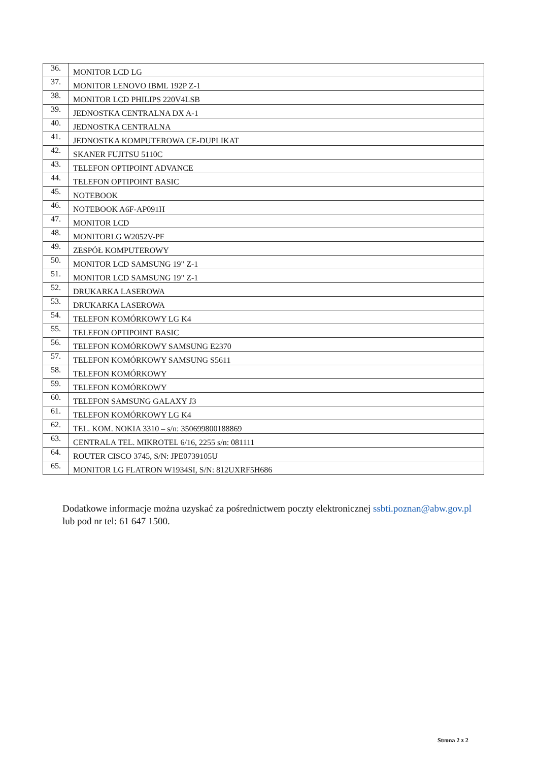| 36. | MONITOR LCD LG |
| 37. | MONITOR LENOVO IBML 192P Z-1 |
| 38. | MONITOR LCD PHILIPS 220V4LSB |
| 39. | JEDNOSTKA CENTRALNA DX A-1 |
| 40. | JEDNOSTKA CENTRALNA |
| 41. | JEDNOSTKA KOMPUTEROWA CE-DUPLIKAT |
| 42. | SKANER FUJITSU 5110C |
| 43. | TELEFON OPTIPOINT ADVANCE |
| 44. | TELEFON OPTIPOINT BASIC |
| 45. | NOTEBOOK |
| 46. | NOTEBOOK A6F-AP091H |
| 47. | MONITOR LCD |
| 48. | MONITORLG W2052V-PF |
| 49. | ZESPÓŁ KOMPUTEROWY |
| 50. | MONITOR LCD SAMSUNG 19" Z-1 |
| 51. | MONITOR LCD SAMSUNG 19" Z-1 |
| 52. | DRUKARKA LASEROWA |
| 53. | DRUKARKA LASEROWA |
| 54. | TELEFON KOMÓRKOWY LG K4 |
| 55. | TELEFON OPTIPOINT BASIC |
| 56. | TELEFON KOMÓRKOWY SAMSUNG E2370 |
| 57. | TELEFON KOMÓRKOWY SAMSUNG S5611 |
| 58. | TELEFON KOMÓRKOWY |
| 59. | TELEFON KOMÓRKOWY |
| 60. | TELEFON SAMSUNG GALAXY J3 |
| 61. | TELEFON KOMÓRKOWY LG K4 |
| 62. | TEL. KOM. NOKIA 3310 – s/n: 350699800188869 |
| 63. | CENTRALA TEL. MIKROTEL 6/16, 2255 s/n: 081111 |
| 64. | ROUTER CISCO 3745, S/N: JPE0739105U |
| 65. | MONITOR LG FLATRON W1934SI, S/N: 812UXRF5H686 |
Dodatkowe informacje można uzyskać za pośrednictwem poczty elektronicznej ssbti.poznan@abw.gov.pl lub pod nr tel: 61 647 1500.
Strona 2 z 2